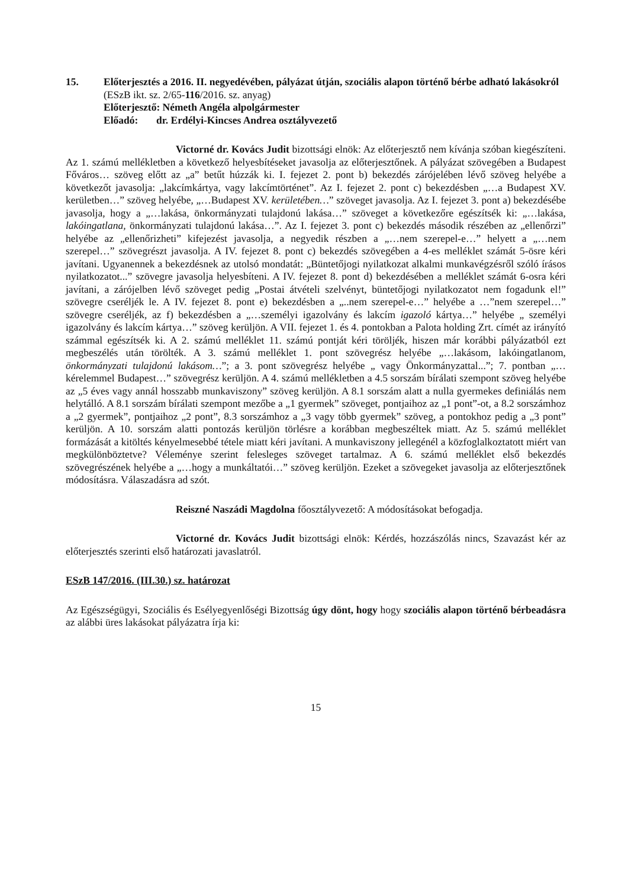15. Előterjesztés a 2016. II. negyedévében, pályázat útján, szociális alapon történő bérbe adható lakásokról
(ESzB ikt. sz. 2/65-116/2016. sz. anyag)
Előterjesztő: Németh Angéla alpolgármester
Előadó: dr. Erdélyi-Kincses Andrea osztályvezető
Victorné dr. Kovács Judit bizottsági elnök: Az előterjesztő nem kívánja szóban kiegészíteni. Az 1. számú mellékletben a következő helyesbítéseket javasolja az előterjesztőnek. A pályázat szövegében a Budapest Főváros… szöveg előtt az „a” betűt húzzák ki. I. fejezet 2. pont b) bekezdés zárójelében lévő szöveg helyébe a következőt javasolja: „lakcímkártya, vagy lakcímtörténet”. Az I. fejezet 2. pont c) bekezdésben „…a Budapest XV. kerületben…” szöveg helyébe, „…Budapest XV. kerületében…” szöveget javasolja. Az I. fejezet 3. pont a) bekezdésébe javasolja, hogy a „…lakása, önkormányzati tulajdonú lakása…” szöveget a következőre egészítsék ki: „…lakása, lakóingatlana, önkormányzati tulajdonú lakása…”. Az I. fejezet 3. pont c) bekezdés második részében az „ellenőrzi” helyébe az „ellenőrizheti” kifejezést javasolja, a negyedik részben a „…nem szerepel-e…” helyett a „…nem szerepel…” szövegrészt javasolja. A IV. fejezet 8. pont c) bekezdés szövegében a 4-es melléklet számát 5-ösre kéri javítani. Ugyanennek a bekezdésnek az utolsó mondatát: „Büntetőjogi nyilatkozat alkalmi munkavégzésről szóló írásos nyilatkozatot...” szövegre javasolja helyesbíteni. A IV. fejezet 8. pont d) bekezdésében a melléklet számát 6-osra kéri javítani, a zárójelben lévő szöveget pedig „Postai átvételi szelvényt, büntetőjogi nyilatkozatot nem fogadunk el!” szövegre cseréljék le. A IV. fejezet 8. pont e) bekezdésben a „..nem szerepel-e…” helyébe a …”nem szerepel…” szövegre cseréljék, az f) bekezdésben a „…személyi igazolvány és lakcím igazoló kártya…” helyébe „ személyi igazolvány és lakcím kártya…” szöveg kerüljön. A VII. fejezet 1. és 4. pontokban a Palota holding Zrt. címét az irányító számmal egészítsék ki. A 2. számú melléklet 11. számú pontját kéri töröljék, hiszen már korábbi pályázatból ezt megbeszélés után törölték. A 3. számú melléklet 1. pont szövegrész helyébe „…lakásom, lakóingatlanom, önkormányzati tulajdonú lakásom…”; a 3. pont szövegrész helyébe „ vagy Önkormányzattal...”; 7. pontban „…kérelemmel Budapest…” szövegrész kerüljön. A 4. számú mellékletben a 4.5 sorszám bírálati szempont szöveg helyébe az „5 éves vagy annál hosszabb munkaviszony” szöveg kerüljön. A 8.1 sorszám alatt a nulla gyermekes definiálás nem helytálló. A 8.1 sorszám bírálati szempont mezőbe a „1 gyermek” szöveget, pontjaihoz az „1 pont”-ot, a 8.2 sorszámhoz a „2 gyermek”, pontjaihoz „2 pont”, 8.3 sorszámhoz a „3 vagy több gyermek” szöveg, a pontokhoz pedig a „3 pont” kerüljön. A 10. sorszám alatti pontozás kerüljön törlésre a korábban megbeszéltek miatt. Az 5. számú melléklet formázását a kitöltés kényelmesebbé tétele miatt kéri javítani. A munkaviszony jellegénél a közfoglalkoztatott miért van megkülönböztetve? Véleménye szerint felesleges szöveget tartalmaz. A 6. számú melléklet első bekezdés szövegrészének helyébe a „…hogy a munkáltatói…” szöveg kerüljön. Ezeket a szövegeket javasolja az előterjesztőnek módosításra. Válaszadásra ad szót.
Reiszné Naszádi Magdolna főosztályvezető: A módosításokat befogadja.
Victorné dr. Kovács Judit bizottsági elnök: Kérdés, hozzászólás nincs, Szavazást kér az előterjesztés szerinti első határozati javaslatról.
ESzB 147/2016. (III.30.) sz. határozat
Az Egészségügyi, Szociális és Esélyegyenlőségi Bizottság úgy dönt, hogy hogy szociális alapon történő bérbeadásra az alábbi üres lakásokat pályázatra írja ki:
15